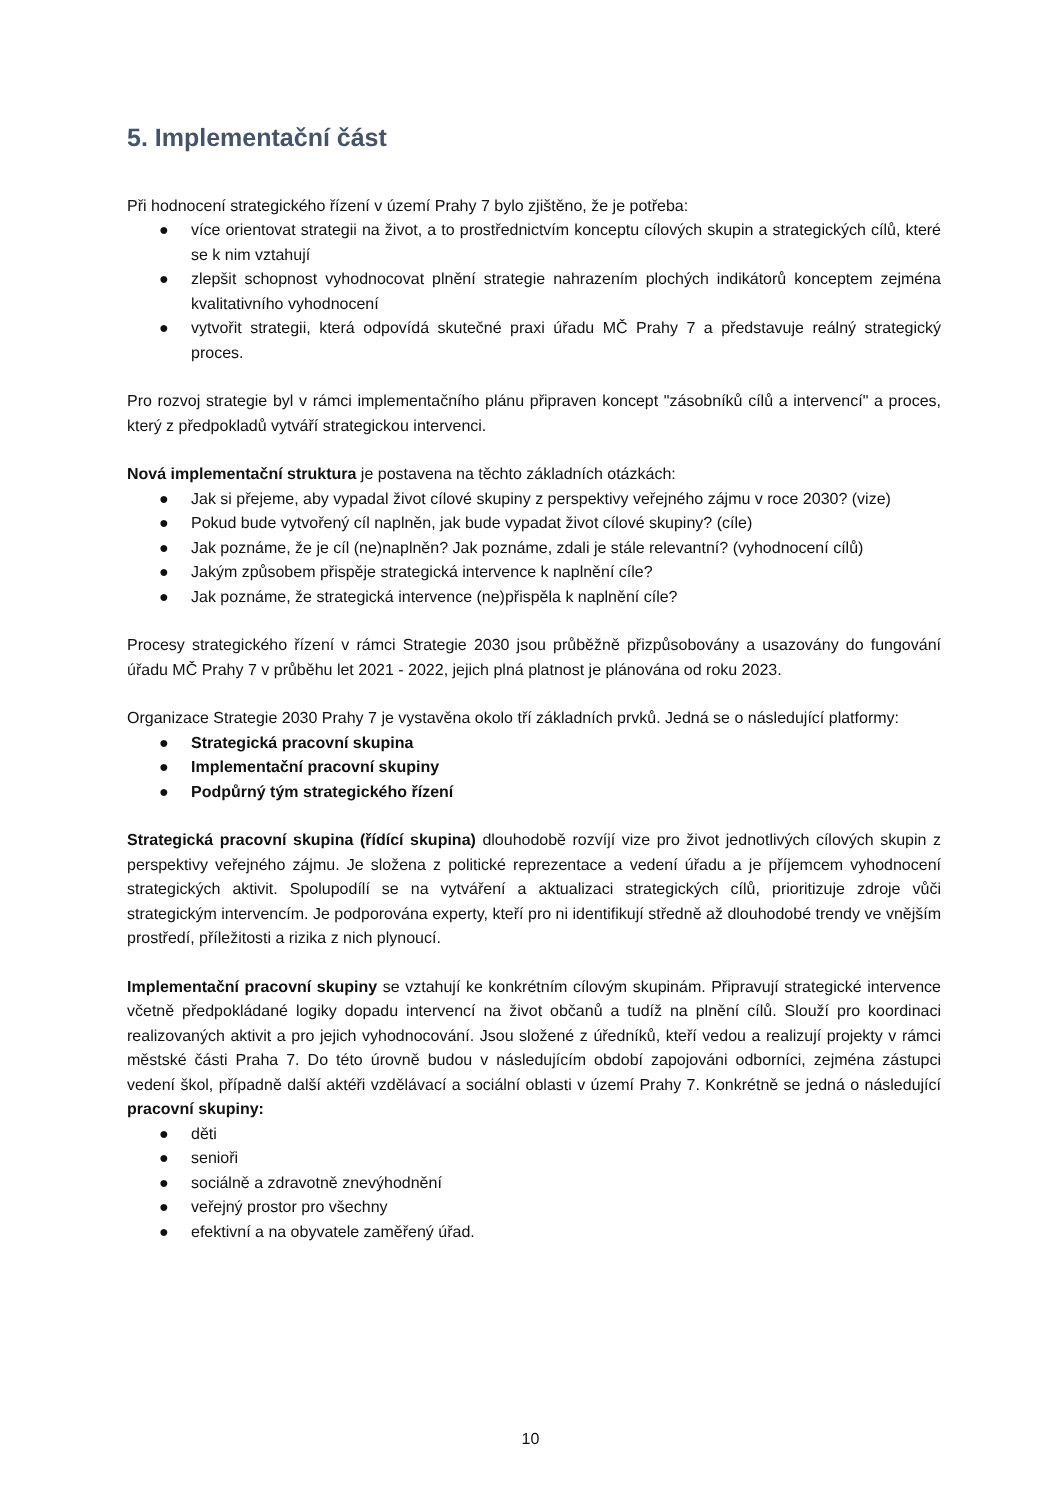5. Implementační část
Při hodnocení strategického řízení v území Prahy 7 bylo zjištěno, že je potřeba:
● více orientovat strategii na život, a to prostřednictvím konceptu cílových skupin a strategických cílů, které se k nim vztahují
● zlepšit schopnost vyhodnocovat plnění strategie nahrazením plochých indikátorů konceptem zejména kvalitativního vyhodnocení
● vytvořit strategii, která odpovídá skutečné praxi úřadu MČ Prahy 7 a představuje reálný strategický proces.
Pro rozvoj strategie byl v rámci implementačního plánu připraven koncept "zásobníků cílů a intervencí" a proces, který z předpokladů vytváří strategickou intervenci.
Nová implementační struktura je postavena na těchto základních otázkách:
● Jak si přejeme, aby vypadal život cílové skupiny z perspektivy veřejného zájmu v roce 2030? (vize)
● Pokud bude vytvořený cíl naplněn, jak bude vypadat život cílové skupiny? (cíle)
● Jak poznáme, že je cíl (ne)naplněn? Jak poznáme, zdali je stále relevantní? (vyhodnocení cílů)
● Jakým způsobem přispěje strategická intervence k naplnění cíle?
● Jak poznáme, že strategická intervence (ne)přispěla k naplnění cíle?
Procesy strategického řízení v rámci Strategie 2030 jsou průběžně přizpůsobovány a usazovány do fungování úřadu MČ Prahy 7 v průběhu let 2021 - 2022, jejich plná platnost je plánována od roku 2023.
Organizace Strategie 2030 Prahy 7 je vystavěna okolo tří základních prvků. Jedná se o následující platformy:
● Strategická pracovní skupina
● Implementační pracovní skupiny
● Podpůrný tým strategického řízení
Strategická pracovní skupina (řídící skupina) dlouhodobě rozvíjí vize pro život jednotlivých cílových skupin z perspektivy veřejného zájmu. Je složena z politické reprezentace a vedení úřadu a je příjemcem vyhodnocení strategických aktivit. Spolupodílí se na vytváření a aktualizaci strategických cílů, prioritizuje zdroje vůči strategickým intervencím. Je podporována experty, kteří pro ni identifikují středně až dlouhodobé trendy ve vnějším prostředí, příležitosti a rizika z nich plynoucí.
Implementační pracovní skupiny se vztahují ke konkrétním cílovým skupinám. Připravují strategické intervence včetně předpokládané logiky dopadu intervencí na život občanů a tudíž na plnění cílů. Slouží pro koordinaci realizovaných aktivit a pro jejich vyhodnocování. Jsou složené z úředníků, kteří vedou a realizují projekty v rámci městské části Praha 7. Do této úrovně budou v následujícím období zapojováni odborníci, zejména zástupci vedení škol, případně další aktéři vzdělávací a sociální oblasti v území Prahy 7. Konkrétně se jedná o následující pracovní skupiny:
● děti
● senioři
● sociálně a zdravotně znevýhodnění
● veřejný prostor pro všechny
● efektivní a na obyvatele zaměřený úřad.
10